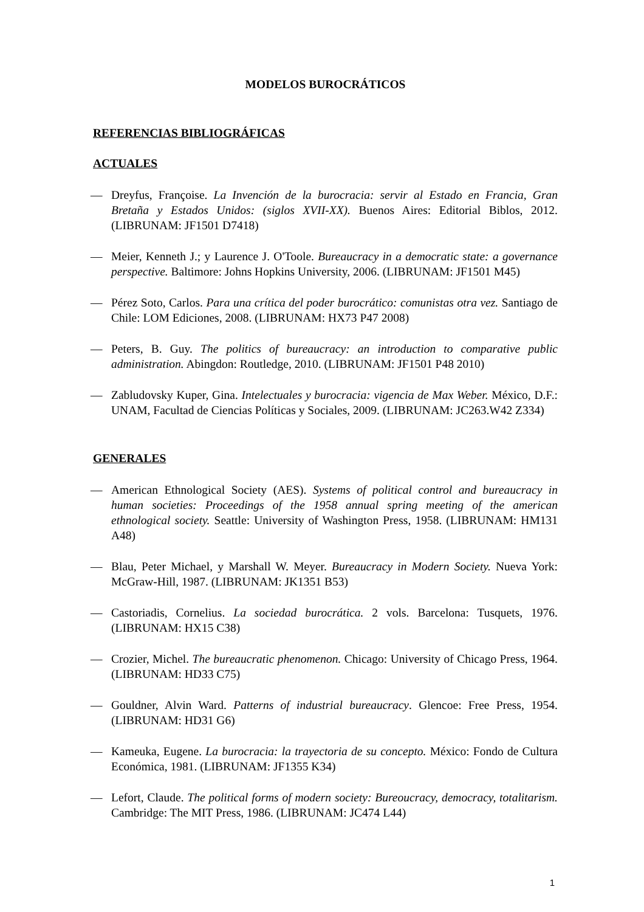MODELOS BUROCRÁTICOS
REFERENCIAS BIBLIOGRÁFICAS
ACTUALES
— Dreyfus, Françoise. La Invención de la burocracia: servir al Estado en Francia, Gran Bretaña y Estados Unidos: (siglos XVII-XX). Buenos Aires: Editorial Biblos, 2012. (LIBRUNAM: JF1501 D7418)
— Meier, Kenneth J.; y Laurence J. O'Toole. Bureaucracy in a democratic state: a governance perspective. Baltimore: Johns Hopkins University, 2006. (LIBRUNAM: JF1501 M45)
— Pérez Soto, Carlos. Para una crítica del poder burocrático: comunistas otra vez. Santiago de Chile: LOM Ediciones, 2008. (LIBRUNAM: HX73 P47 2008)
— Peters, B. Guy. The politics of bureaucracy: an introduction to comparative public administration. Abingdon: Routledge, 2010. (LIBRUNAM: JF1501 P48 2010)
— Zabludovsky Kuper, Gina. Intelectuales y burocracia: vigencia de Max Weber. México, D.F.: UNAM, Facultad de Ciencias Políticas y Sociales, 2009. (LIBRUNAM: JC263.W42 Z334)
GENERALES
— American Ethnological Society (AES). Systems of political control and bureaucracy in human societies: Proceedings of the 1958 annual spring meeting of the american ethnological society. Seattle: University of Washington Press, 1958. (LIBRUNAM: HM131 A48)
— Blau, Peter Michael, y Marshall W. Meyer. Bureaucracy in Modern Society. Nueva York: McGraw-Hill, 1987. (LIBRUNAM: JK1351 B53)
— Castoriadis, Cornelius. La sociedad burocrática. 2 vols. Barcelona: Tusquets, 1976. (LIBRUNAM: HX15 C38)
— Crozier, Michel. The bureaucratic phenomenon. Chicago: University of Chicago Press, 1964. (LIBRUNAM: HD33 C75)
— Gouldner, Alvin Ward. Patterns of industrial bureaucracy. Glencoe: Free Press, 1954. (LIBRUNAM: HD31 G6)
— Kameuka, Eugene. La burocracia: la trayectoria de su concepto. México: Fondo de Cultura Económica, 1981. (LIBRUNAM: JF1355 K34)
— Lefort, Claude. The political forms of modern society: Bureoucracy, democracy, totalitarism. Cambridge: The MIT Press, 1986. (LIBRUNAM: JC474 L44)
1